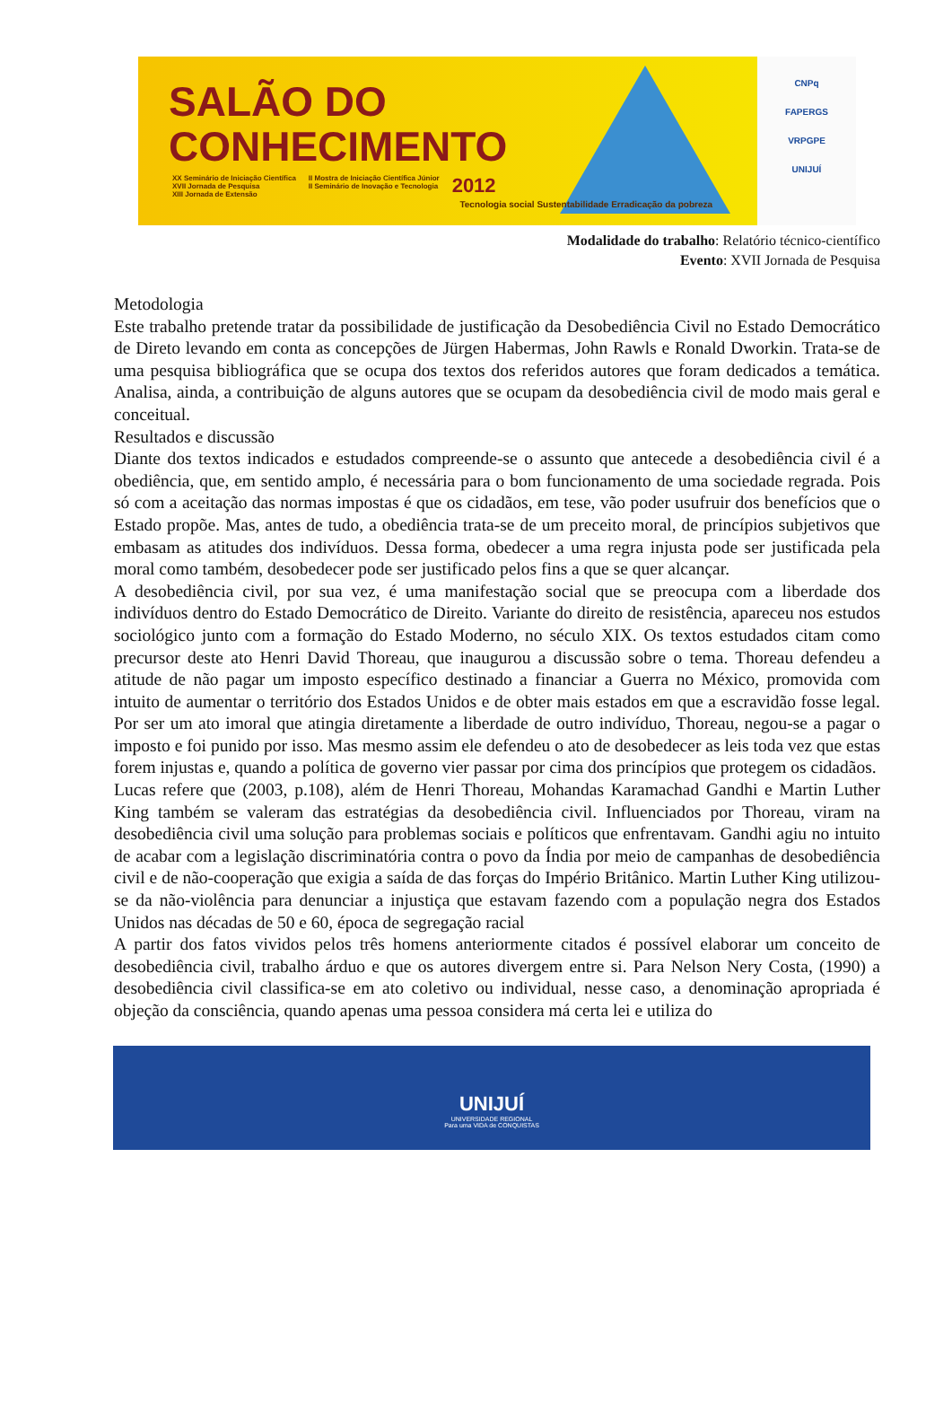SALÃO DO
CONHECIMENTO
XX Seminário de Iniciação Científica
XVII Jornada de Pesquisa
XIII Jornada de Extensão
II Mostra de Iniciação Científica Júnior
II Seminário de Inovação e Tecnologia
2012
Tecnologia social Sustentabilidade Erradicação da pobreza
CNPq
FAPERGS
VRPGPE
UNIJUÍ
Modalidade do trabalho: Relatório técnico-científico
Evento: XVII Jornada de Pesquisa
Metodologia
Este trabalho pretende tratar da possibilidade de justificação da Desobediência Civil no Estado Democrático de Direto levando em conta as concepções de Jürgen Habermas, John Rawls e Ronald Dworkin. Trata-se de uma pesquisa bibliográfica que se ocupa dos textos dos referidos autores que foram dedicados a temática. Analisa, ainda, a contribuição de alguns autores que se ocupam da desobediência civil de modo mais geral e conceitual.
Resultados e discussão
Diante dos textos indicados e estudados compreende-se o assunto que antecede a desobediência civil é a obediência, que, em sentido amplo, é necessária para o bom funcionamento de uma sociedade regrada. Pois só com a aceitação das normas impostas é que os cidadãos, em tese, vão poder usufruir dos benefícios que o Estado propõe. Mas, antes de tudo, a obediência trata-se de um preceito moral, de princípios subjetivos que embasam as atitudes dos indivíduos. Dessa forma, obedecer a uma regra injusta pode ser justificada pela moral como também, desobedecer pode ser justificado pelos fins a que se quer alcançar.
A desobediência civil, por sua vez, é uma manifestação social que se preocupa com a liberdade dos indivíduos dentro do Estado Democrático de Direito. Variante do direito de resistência, apareceu nos estudos sociológico junto com a formação do Estado Moderno, no século XIX. Os textos estudados citam como precursor deste ato Henri David Thoreau, que inaugurou a discussão sobre o tema. Thoreau defendeu a atitude de não pagar um imposto específico destinado a financiar a Guerra no México, promovida com intuito de aumentar o território dos Estados Unidos e de obter mais estados em que a escravidão fosse legal. Por ser um ato imoral que atingia diretamente a liberdade de outro indivíduo, Thoreau, negou-se a pagar o imposto e foi punido por isso. Mas mesmo assim ele defendeu o ato de desobedecer as leis toda vez que estas forem injustas e, quando a política de governo vier passar por cima dos princípios que protegem os cidadãos.
Lucas refere que (2003, p.108), além de Henri Thoreau, Mohandas Karamachad Gandhi e Martin Luther King também se valeram das estratégias da desobediência civil. Influenciados por Thoreau, viram na desobediência civil uma solução para problemas sociais e políticos que enfrentavam. Gandhi agiu no intuito de acabar com a legislação discriminatória contra o povo da Índia por meio de campanhas de desobediência civil e de não-cooperação que exigia a saída de das forças do Império Britânico. Martin Luther King utilizou-se da não-violência para denunciar a injustiça que estavam fazendo com a população negra dos Estados Unidos nas décadas de 50 e 60, época de segregação racial
A partir dos fatos vividos pelos três homens anteriormente citados é possível elaborar um conceito de desobediência civil, trabalho árduo e que os autores divergem entre si. Para Nelson Nery Costa, (1990) a desobediência civil classifica-se em ato coletivo ou individual, nesse caso, a denominação apropriada é objeção da consciência, quando apenas uma pessoa considera má certa lei e utiliza do
UNIJUÍ
UNIVERSIDADE REGIONAL
Para uma VIDA de CONQUISTAS